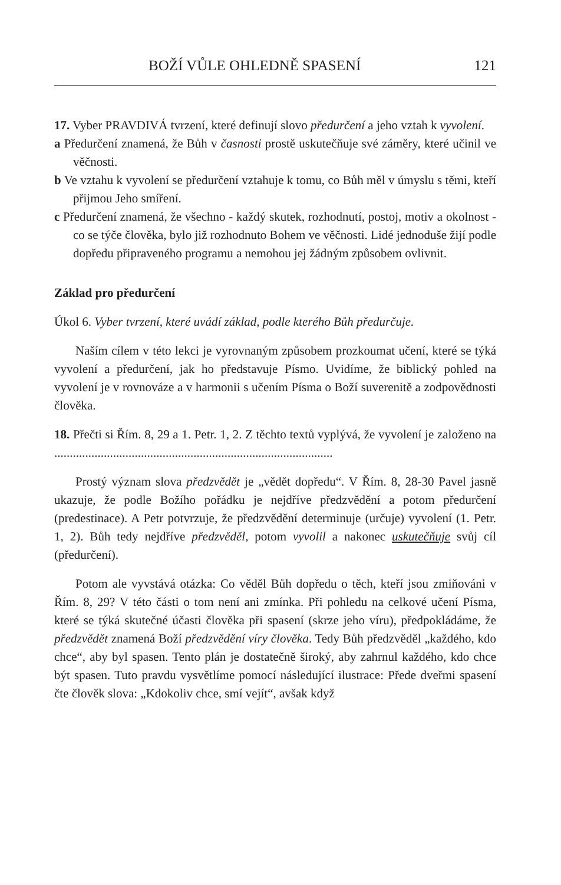BOŽÍ VŮLE OHLEDNĚ SPASENÍ 121
17. Vyber PRAVDIVÁ tvrzení, které definují slovo předurčení a jeho vztah k vyvolení.
a Předurčení znamená, že Bůh v časnosti prostě uskutečňuje své záměry, které učinil ve věčnosti.
b Ve vztahu k vyvolení se předurčení vztahuje k tomu, co Bůh měl v úmyslu s těmi, kteří přijmou Jeho smíření.
c Předurčení znamená, že všechno - každý skutek, rozhodnutí, postoj, motiv a okolnost - co se týče člověka, bylo již rozhodnuto Bohem ve věčnosti. Lidé jednoduše žijí podle dopředu připraveného programu a nemohou jej žádným způsobem ovlivnit.
Základ pro předurčení
Úkol 6. Vyber tvrzení, které uvádí základ, podle kterého Bůh předurčuje.
Naším cílem v této lekci je vyrovnaným způsobem prozkoumat učení, které se týká vyvolení a předurčení, jak ho představuje Písmo. Uvidíme, že biblický pohled na vyvolení je v rovnováze a v harmonii s učením Písma o Boží suverenitě a zodpovědnosti člověka.
18. Přečti si Řím. 8, 29 a 1. Petr. 1, 2. Z těchto textů vyplývá, že vyvolení je založeno na ..........................................................................................
Prostý význam slova předzvědět je „vědět dopředu“. V Řím. 8, 28-30 Pavel jasně ukazuje, že podle Božího pořádku je nejdříve předzvědění a potom předurčení (predestinace). A Petr potvrzuje, že předzvědění determinuje (určuje) vyvolení (1. Petr. 1, 2). Bůh tedy nejdříve předzvěděl, potom vyvolil a nakonec uskutečňuje svůj cíl (předurčení).
Potom ale vyvstává otázka: Co věděl Bůh dopředu o těch, kteří jsou zmiňováni v Řím. 8, 29? V této části o tom není ani zmínka. Při pohledu na celkové učení Písma, které se týká skutečné účasti člověka při spasení (skrze jeho víru), předpokládáme, že předzvědět znamená Boží předzvědění víry člověka. Tedy Bůh předzvěděl „každého, kdo chce“, aby byl spasen. Tento plán je dostatečně široký, aby zahrnul každého, kdo chce být spasen. Tuto pravdu vysvětlíme pomocí následující ilustrace: Přede dveřmi spasení čte člověk slova: „Kdokoliv chce, smí vejít“, avšak když